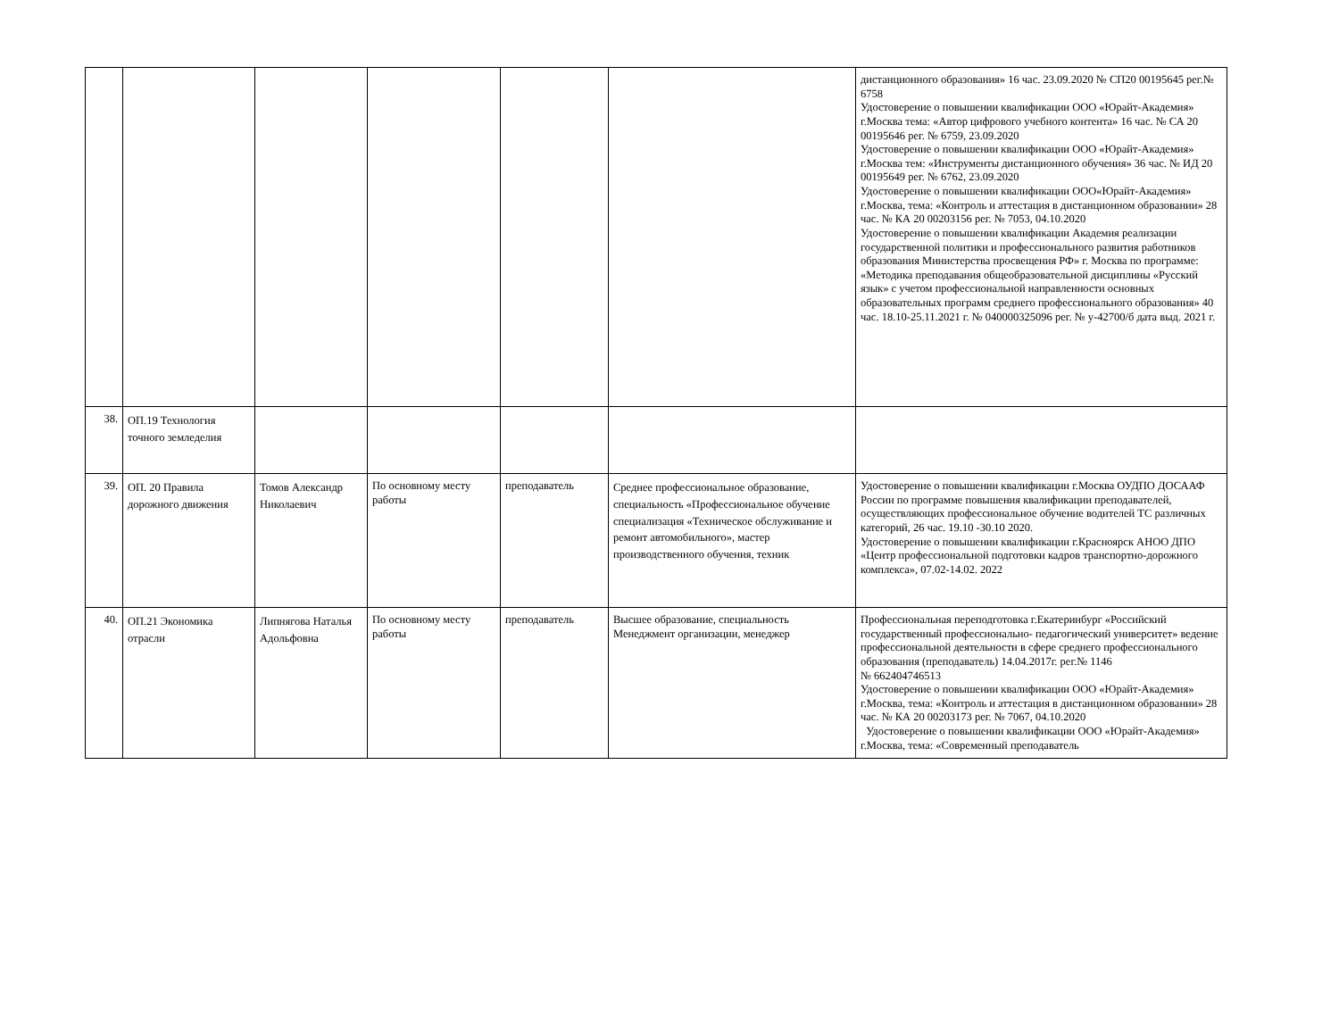| | | | | | | дистанционного образования» 16 час. 23.09.2020 № СП20 00195645 рег.№ 6758 Удостоверение о повышении квалификации ООО «Юрайт-Академия» г.Москва тема: «Автор цифрового учебного контента» 16 час. № СА 20 00195646 рег. № 6759, 23.09.2020 Удостоверение о повышении квалификации ООО «Юрайт-Академия» г.Москва тем: «Инструменты дистанционного обучения» 36 час. № ИД 20 00195649 рег. № 6762, 23.09.2020 Удостоверение о повышении квалификации ООО«Юрайт-Академия» г.Москва, тема: «Контроль и аттестация в дистанционном образовании» 28 час. № КА 20 00203156 рег. № 7053, 04.10.2020 Удостоверение о повышении квалификации Академия реализации государственной политики и профессионального развития работников образования Министерства просвещения РФ» г. Москва по программе: «Методика преподавания общеобразовательной дисциплины «Русский язык» с учетом профессиональной направленности основных образовательных программ среднего профессионального образования» 40 час. 18.10-25.11.2021 г. № 040000325096 рег. № у-42700/б дата выд. 2021 г. |
| 38. | ОП.19 Технология точного земледелия | | | | | |
| 39. | ОП. 20 Правила дорожного движения | Томов Александр Николаевич | По основному месту работы | преподаватель | Среднее профессиональное образование, специальность «Профессиональное обучение специализация «Техническое обслуживание и ремонт автомобильного», мастер производственного обучения, техник | Удостоверение о повышении квалификации г.Москва ОУДПО ДОСААФ России по программе повышения квалификации преподавателей, осуществляющих профессиональное обучение водителей ТС различных категорий, 26 час. 19.10 -30.10 2020. Удостоверение о повышении квалификации г.Красноярск АНОО ДПО «Центр профессиональной подготовки кадров транспортно-дорожного комплекса», 07.02-14.02. 2022 |
| 40. | ОП.21 Экономика отрасли | Липнягова Наталья Адольфовна | По основному месту работы | преподаватель | Высшее образование, специальность Менеджмент организации, менеджер | Профессиональная переподготовка г.Екатеринбург «Российский государственный профессионально- педагогический университет» ведение профессиональной деятельности в сфере среднего профессионального образования (преподаватель) 14.04.2017г. рег.№ 1146 № 662404746513 Удостоверение о повышении квалификации ООО «Юрайт-Академия» г.Москва, тема: «Контроль и аттестация в дистанционном образовании» 28 час. № КА 20 00203173 рег. № 7067, 04.10.2020 Удостоверение о повышении квалификации ООО «Юрайт-Академия» г.Москва, тема: «Современный преподаватель |